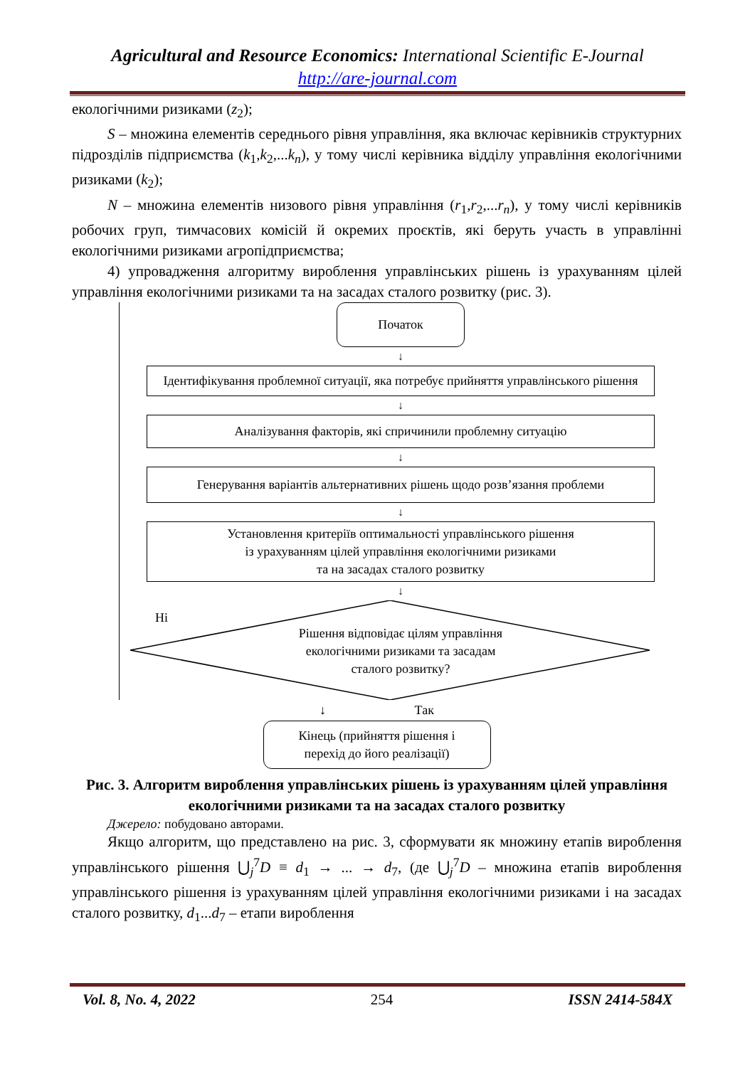Agricultural and Resource Economics: International Scientific E-Journal
http://are-journal.com
екологічними ризиками (z<sub>2</sub>);
S – множина елементів середнього рівня управління, яка включає керівників структурних підрозділів підприємства (k<sub>1</sub>,k<sub>2</sub>,...k<sub>n</sub>), у тому числі керівника відділу управління екологічними ризиками (k<sub>2</sub>);
N – множина елементів низового рівня управління (r<sub>1</sub>,r<sub>2</sub>,...r<sub>n</sub>), у тому числі керівників робочих груп, тимчасових комісій й окремих проєктів, які беруть участь в управлінні екологічними ризиками агропідприємства;
4) упровадження алгоритму вироблення управлінських рішень із урахуванням цілей управління екологічними ризиками та на засадах сталого розвитку (рис. 3).
Початок
↓
Ідентифікування проблемної ситуації, яка потребує прийняття управлінського рішення
↓
Аналізування факторів, які спричинили проблемну ситуацію
↓
Генерування варіантів альтернативних рішень щодо розв’язання проблеми
↓
Установлення критеріїв оптимальності управлінського рішення
із урахуванням цілей управління екологічними ризиками
та на засадах сталого розвитку
↓
Ні
Рішення відповідає цілям управління
екологічними ризиками та засадам
сталого розвитку?
↓ Так
Кінець (прийняття рішення і
перехід до його реалізації)
Рис. 3. Алгоритм вироблення управлінських рішень із урахуванням цілей управління екологічними ризиками та на засадах сталого розвитку
Джерело: побудовано авторами.
Якщо алгоритм, що представлено на рис. 3, сформувати як множину етапів вироблення управлінського рішення ⋃<sub>j</sub><sup>7</sup>D ≡ d<sub>1</sub> → ... → d<sub>7</sub>, (де ⋃<sub>j</sub><sup>7</sup>D – множина етапів вироблення управлінського рішення із урахуванням цілей управління екологічними ризиками і на засадах сталого розвитку, d<sub>1</sub>...d<sub>7</sub> – етапи вироблення
Vol. 8, No. 4, 2022 254 ISSN 2414-584X